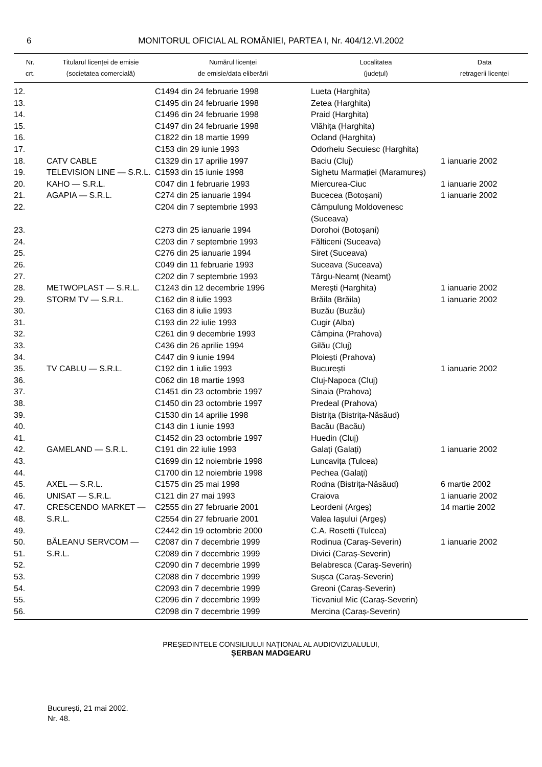6 MONITORUL OFICIAL AL ROMÂNIEI, PARTEA I, Nr. 404/12.VI.2002
| Nr. crt. | Titularul licenței de emisie (societatea comercială) | Numărul licenței de emisie/data eliberării | Localitatea (județul) | Data retragerii licenței |
| --- | --- | --- | --- | --- |
| 12. | | C1494 din 24 februarie 1998 | Lueta (Harghita) | |
| 13. | | C1495 din 24 februarie 1998 | Zetea (Harghita) | |
| 14. | | C1496 din 24 februarie 1998 | Praid (Harghita) | |
| 15. | | C1497 din 24 februarie 1998 | Vlăhița (Harghita) | |
| 16. | | C1822 din 18 martie 1999 | Ocland (Harghita) | |
| 17. | | C153 din 29 iunie 1993 | Odorheiu Secuiesc (Harghita) | |
| 18. | CATV CABLE | C1329 din 17 aprilie 1997 | Baciu (Cluj) | 1 ianuarie 2002 |
| 19. | TELEVISION LINE — S.R.L. | C1593 din 15 iunie 1998 | Sighetu Marmației (Maramureș) | |
| 20. | KAHO — S.R.L. | C047 din 1 februarie 1993 | Miercurea-Ciuc | 1 ianuarie 2002 |
| 21. | AGAPIA — S.R.L. | C274 din 25 ianuarie 1994 | Bucecea (Botoșani) | 1 ianuarie 2002 |
| 22. | | C204 din 7 septembrie 1993 | Câmpulung Moldovenesc (Suceava) | |
| 23. | | C273 din 25 ianuarie 1994 | Dorohoi (Botoșani) | |
| 24. | | C203 din 7 septembrie 1993 | Fălticeni (Suceava) | |
| 25. | | C276 din 25 ianuarie 1994 | Siret (Suceava) | |
| 26. | | C049 din 11 februarie 1993 | Suceava (Suceava) | |
| 27. | | C202 din 7 septembrie 1993 | Târgu-Neamț (Neamț) | |
| 28. | METWOPLAST — S.R.L. | C1243 din 12 decembrie 1996 | Merești (Harghita) | 1 ianuarie 2002 |
| 29. | STORM TV — S.R.L. | C162 din 8 iulie 1993 | Brăila (Brăila) | 1 ianuarie 2002 |
| 30. | | C163 din 8 iulie 1993 | Buzău (Buzău) | |
| 31. | | C193 din 22 iulie 1993 | Cugir (Alba) | |
| 32. | | C261 din 9 decembrie 1993 | Câmpina (Prahova) | |
| 33. | | C436 din 26 aprilie 1994 | Gilău (Cluj) | |
| 34. | | C447 din 9 iunie 1994 | Ploiești (Prahova) | |
| 35. | TV CABLU — S.R.L. | C192 din 1 iulie 1993 | București | 1 ianuarie 2002 |
| 36. | | C062 din 18 martie 1993 | Cluj-Napoca (Cluj) | |
| 37. | | C1451 din 23 octombrie 1997 | Sinaia (Prahova) | |
| 38. | | C1450 din 23 octombrie 1997 | Predeal (Prahova) | |
| 39. | | C1530 din 14 aprilie 1998 | Bistrița (Bistrița-Năsăud) | |
| 40. | | C143 din 1 iunie 1993 | Bacău (Bacău) | |
| 41. | | C1452 din 23 octombrie 1997 | Huedin (Cluj) | |
| 42. | GAMELAND — S.R.L. | C191 din 22 iulie 1993 | Galați (Galați) | 1 ianuarie 2002 |
| 43. | | C1699 din 12 noiembrie 1998 | Luncavița (Tulcea) | |
| 44. | | C1700 din 12 noiembrie 1998 | Pechea (Galați) | |
| 45. | AXEL — S.R.L. | C1575 din 25 mai 1998 | Rodna (Bistrița-Năsăud) | 6 martie 2002 |
| 46. | UNISAT — S.R.L. | C121 din 27 mai 1993 | Craiova | 1 ianuarie 2002 |
| 47. | CRESCENDO MARKET — | C2555 din 27 februarie 2001 | Leordeni (Argeș) | 14 martie 2002 |
| 48. | S.R.L. | C2554 din 27 februarie 2001 | Valea Iașului (Argeș) | |
| 49. | | C2442 din 19 octombrie 2000 | C.A. Rosetti (Tulcea) | |
| 50. | BĂLEANU SERVCOM — | C2087 din 7 decembrie 1999 | Rodinua (Caraș-Severin) | 1 ianuarie 2002 |
| 51. | S.R.L. | C2089 din 7 decembrie 1999 | Divici (Caraș-Severin) | |
| 52. | | C2090 din 7 decembrie 1999 | Belabresca (Caraș-Severin) | |
| 53. | | C2088 din 7 decembrie 1999 | Sușca (Caraș-Severin) | |
| 54. | | C2093 din 7 decembrie 1999 | Greoni (Caraș-Severin) | |
| 55. | | C2096 din 7 decembrie 1999 | Ticvaniul Mic (Caraș-Severin) | |
| 56. | | C2098 din 7 decembrie 1999 | Mercina (Caraș-Severin) | |
PREȘEDINTELE CONSILIULUI NAȚIONAL AL AUDIOVIZUALULUI,
ȘERBAN MADGEARU
București, 21 mai 2002.
Nr. 48.